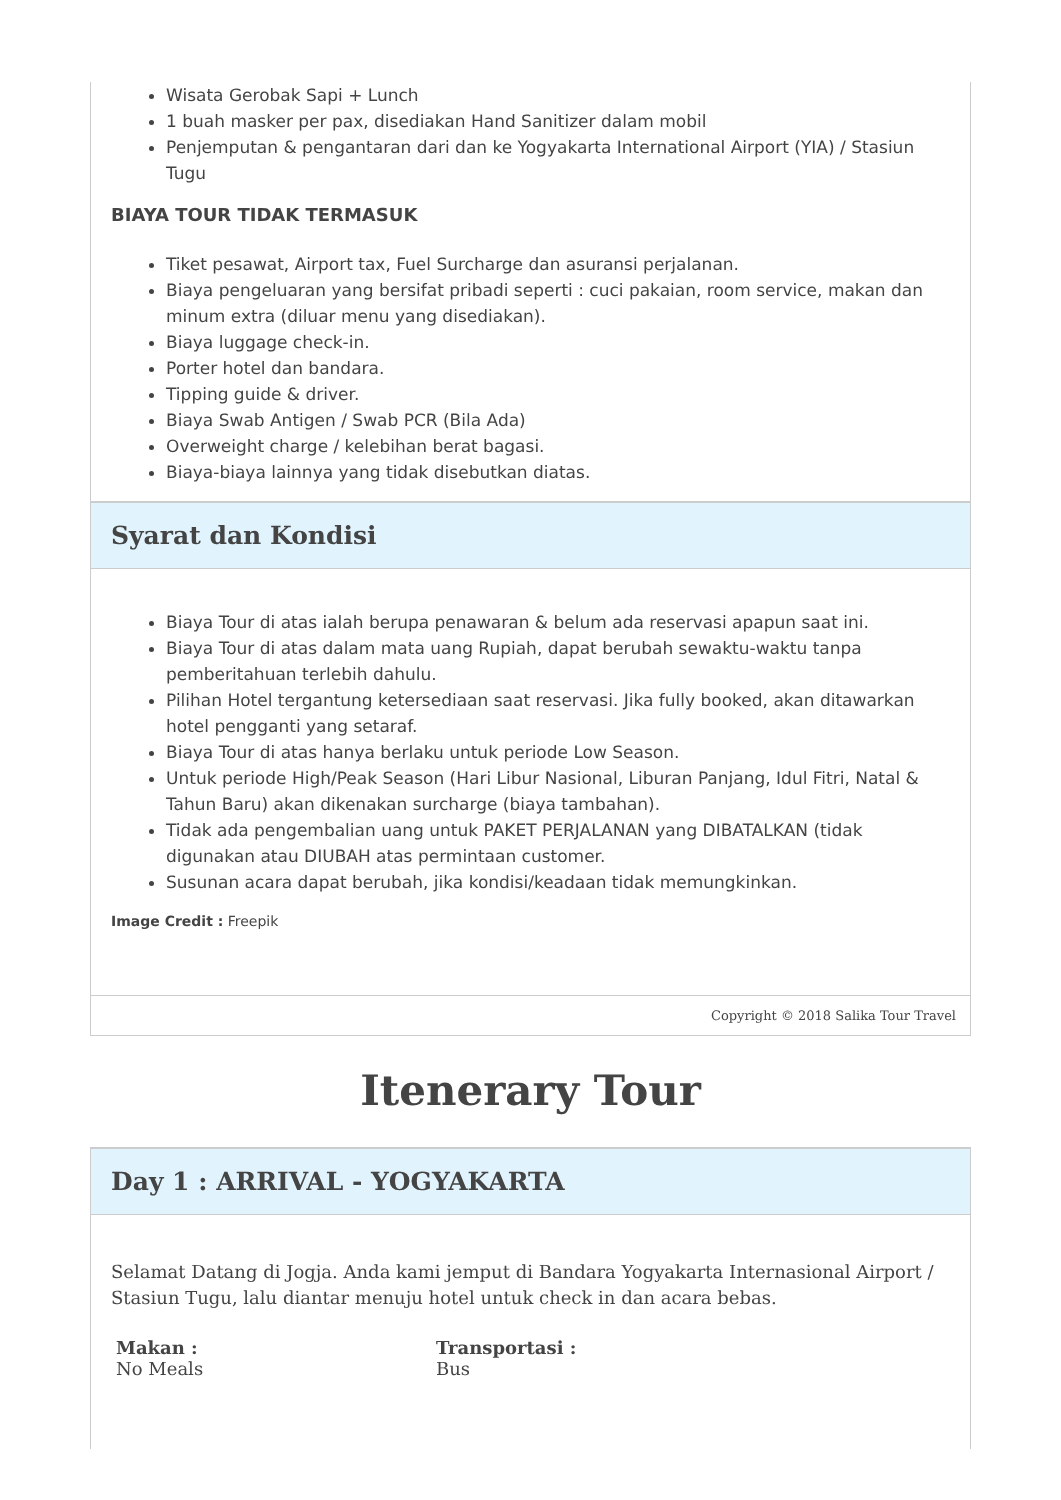Wisata Gerobak Sapi + Lunch
1 buah masker per pax, disediakan Hand Sanitizer dalam mobil
Penjemputan & pengantaran dari dan ke Yogyakarta International Airport (YIA) / Stasiun Tugu
BIAYA TOUR TIDAK TERMASUK
Tiket pesawat, Airport tax, Fuel Surcharge dan asuransi perjalanan.
Biaya pengeluaran yang bersifat pribadi seperti : cuci pakaian, room service, makan dan minum extra (diluar menu yang disediakan).
Biaya luggage check-in.
Porter hotel dan bandara.
Tipping guide & driver.
Biaya Swab Antigen / Swab PCR (Bila Ada)
Overweight charge / kelebihan berat bagasi.
Biaya-biaya lainnya yang tidak disebutkan diatas.
Syarat dan Kondisi
Biaya Tour di atas ialah berupa penawaran & belum ada reservasi apapun saat ini.
Biaya Tour di atas dalam mata uang Rupiah, dapat berubah sewaktu-waktu tanpa pemberitahuan terlebih dahulu.
Pilihan Hotel tergantung ketersediaan saat reservasi. Jika fully booked, akan ditawarkan hotel pengganti yang setaraf.
Biaya Tour di atas hanya berlaku untuk periode Low Season.
Untuk periode High/Peak Season (Hari Libur Nasional, Liburan Panjang, Idul Fitri, Natal & Tahun Baru) akan dikenakan surcharge (biaya tambahan).
Tidak ada pengembalian uang untuk PAKET PERJALANAN yang DIBATALKAN (tidak digunakan atau DIUBAH atas permintaan customer.
Susunan acara dapat berubah, jika kondisi/keadaan tidak memungkinkan.
Image Credit : Freepik
Copyright © 2018 Salika Tour Travel
Itenerary Tour
Day 1 : ARRIVAL - YOGYAKARTA
Selamat Datang di Jogja. Anda kami jemput di Bandara Yogyakarta Internasional Airport / Stasiun Tugu, lalu diantar menuju hotel untuk check in dan acara bebas.
Makan :
No Meals
Transportasi :
Bus